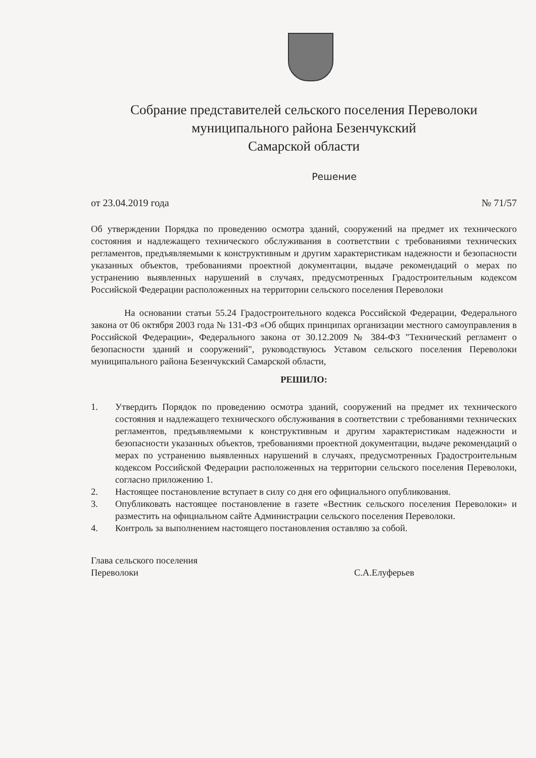Собрание представителей сельского поселения Переволоки
муниципального района Безенчукский
Самарской области
Решение
от 23.04.2019 года № 71/57
Об утверждении Порядка по проведению осмотра зданий, сооружений на предмет их технического состояния и надлежащего технического обслуживания в соответствии с требованиями технических регламентов, предъявляемыми к конструктивным и другим характеристикам надежности и безопасности указанных объектов, требованиями проектной документации, выдаче рекомендаций о мерах по устранению выявленных нарушений в случаях, предусмотренных Градостроительным кодексом Российской Федерации расположенных на территории сельского поселения Переволоки
На основании статьи 55.24 Градостроительного кодекса Российской Федерации, Федерального закона от 06 октября 2003 года № 131-ФЗ «Об общих принципах организации местного самоуправления в Российской Федерации», Федерального закона от 30.12.2009 № 384-ФЗ "Технический регламент о безопасности зданий и сооружений", руководствуюсь Уставом сельского поселения Переволоки муниципального района Безенчукский Самарской области,
РЕШИЛО:
1. Утвердить Порядок по проведению осмотра зданий, сооружений на предмет их технического состояния и надлежащего технического обслуживания в соответствии с требованиями технических регламентов, предъявляемыми к конструктивным и другим характеристикам надежности и безопасности указанных объектов, требованиями проектной документации, выдаче рекомендаций о мерах по устранению выявленных нарушений в случаях, предусмотренных Градостроительным кодексом Российской Федерации расположенных на территории сельского поселения Переволоки, согласно приложению 1.
2. Настоящее постановление вступает в силу со дня его официального опубликования.
3. Опубликовать настоящее постановление в газете «Вестник сельского поселения Переволоки» и разместить на официальном сайте Администрации сельского поселения Переволоки.
4. Контроль за выполнением настоящего постановления оставляю за собой.
Глава сельского поселения
Переволоки
С.А.Елуферьев